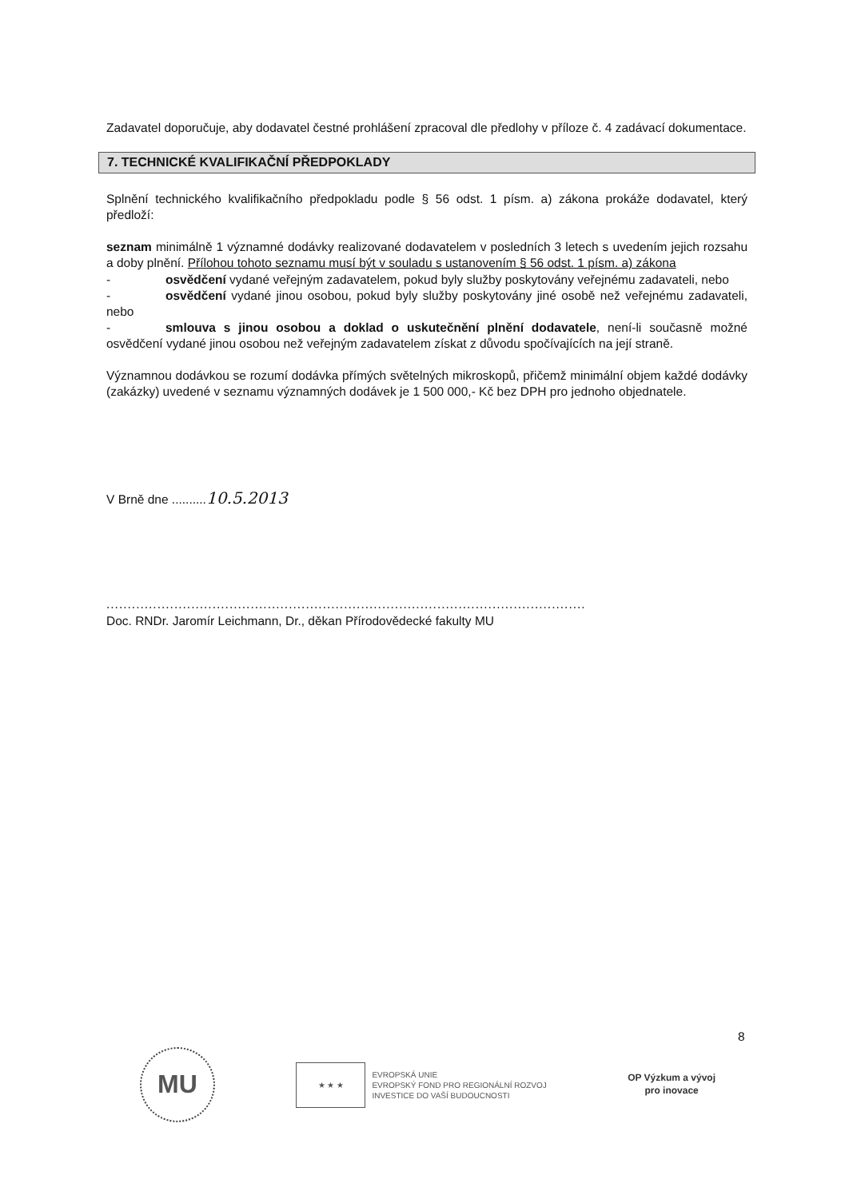Zadavatel doporučuje, aby dodavatel čestné prohlášení zpracoval dle předlohy v příloze č. 4 zadávací dokumentace.
7. TECHNICKÉ KVALIFIKAČNÍ PŘEDPOKLADY
Splnění technického kvalifikačního předpokladu podle § 56 odst. 1 písm. a) zákona prokáže dodavatel, který předloží:
seznam minimálně 1 významné dodávky realizované dodavatelem v posledních 3 letech s uvedením jejich rozsahu a doby plnění. Přílohou tohoto seznamu musí být v souladu s ustanovením § 56 odst. 1 písm. a) zákona
- osvědčení vydané veřejným zadavatelem, pokud byly služby poskytovány veřejnému zadavateli, nebo
- osvědčení vydané jinou osobou, pokud byly služby poskytovány jiné osobě než veřejnému zadavateli, nebo
- smlouva s jinou osobou a doklad o uskutečnění plnění dodavatele, není-li současně možné osvědčení vydané jinou osobou než veřejným zadavatelem získat z důvodu spočívajících na její straně.
Významnou dodávkou se rozumí dodávka přímých světelných mikroskopů, přičemž minimální objem každé dodávky (zakázky) uvedené v seznamu významných dodávek je 1 500 000,- Kč bez DPH pro jednoho objednatele.
V Brně dne ..........10.5.2013
.................................................................................................................
Doc. RNDr. Jaromír Leichmann, Dr., děkan Přírodovědecké fakulty MU
8
MU
★ ★ ★
EVROPSKÁ UNIE
EVROPSKÝ FOND PRO REGIONÁLNÍ ROZVOJ
INVESTICE DO VAŠÍ BUDOUCNOSTI
OP Výzkum a vývoj
pro inovace